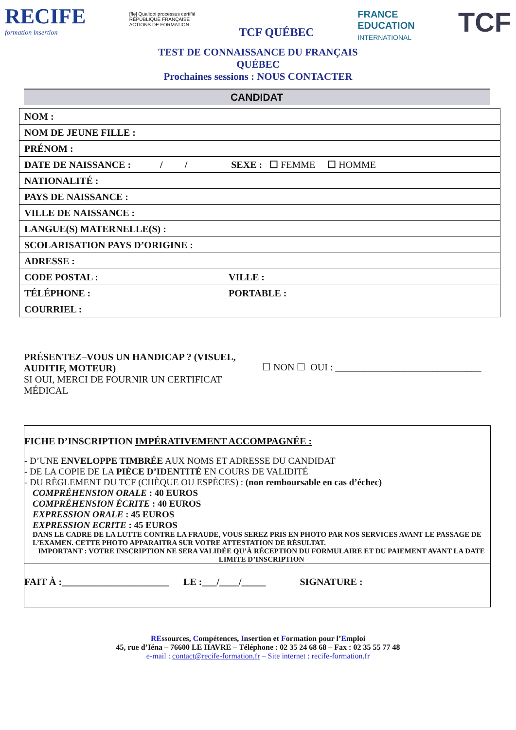RECIFE
formation insertion
[flə] Qualiopi processus certifié
RÉPUBLIQUE FRANÇAISE
ACTIONS DE FORMATION
TCF QUÉBEC
FRANCE
EDUCATION
INTERNATIONAL
TCF
TEST DE CONNAISSANCE DU FRANÇAIS
QUÉBEC
Prochaines sessions : NOUS CONTACTER
CANDIDAT
| NOM : | |
| NOM DE JEUNE FILLE : | |
| PRÉNOM : | |
| DATE DE NAISSANCE : / / SEXE : ☐ FEMME ☐ HOMME | |
| NATIONALITÉ : | |
| PAYS DE NAISSANCE : | |
| VILLE DE NAISSANCE : | |
| LANGUE(S) MATERNELLE(S) : | |
| SCOLARISATION PAYS D’ORIGINE : | |
| ADRESSE : | |
| CODE POSTAL : | VILLE : |
| TÉLÉPHONE : | PORTABLE : |
| COURRIEL : | |
PRÉSENTEZ–VOUS UN HANDICAP ? (VISUEL, AUDITIF, MOTEUR)
SI OUI, MERCI DE FOURNIR UN CERTIFICAT MÉDICAL
☐ NON ☐ OUI : ______________________________
FICHE D’INSCRIPTION IMPÉRATIVEMENT ACCOMPAGNÉE :
- D’UNE ENVELOPPE TIMBRÉE AUX NOMS ET ADRESSE DU CANDIDAT
- DE LA COPIE DE LA PIÈCE D’IDENTITÉ EN COURS DE VALIDITÉ
- DU RÈGLEMENT DU TCF (CHÈQUE OU ESPÈCES) : (non remboursable en cas d’échec)
COMPRÉHENSION ORALE : 40 EUROS
COMPRÉHENSION ÉCRITE : 40 EUROS
EXPRESSION ORALE : 45 EUROS
EXPRESSION ECRITE : 45 EUROS
DANS LE CADRE DE LA LUTTE CONTRE LA FRAUDE, VOUS SEREZ PRIS EN PHOTO PAR NOS SERVICES AVANT LE PASSAGE DE L’EXAMEN. CETTE PHOTO APPARAITRA SUR VOTRE ATTESTATION DE RÉSULTAT.
IMPORTANT : VOTRE INSCRIPTION NE SERA VALIDÉE QU’À RÉCEPTION DU FORMULAIRE ET DU PAIEMENT AVANT LA DATE LIMITE D’INSCRIPTION
FAIT À :______________________ LE :___/____/_____ SIGNATURE :
REssources, Compétences, Insertion et Formation pour l’Emploi
45, rue d’Iéna – 76600 LE HAVRE – Téléphone : 02 35 24 68 68 – Fax : 02 35 55 77 48
e-mail : contact@recife-formation.fr – Site internet : recife-formation.fr